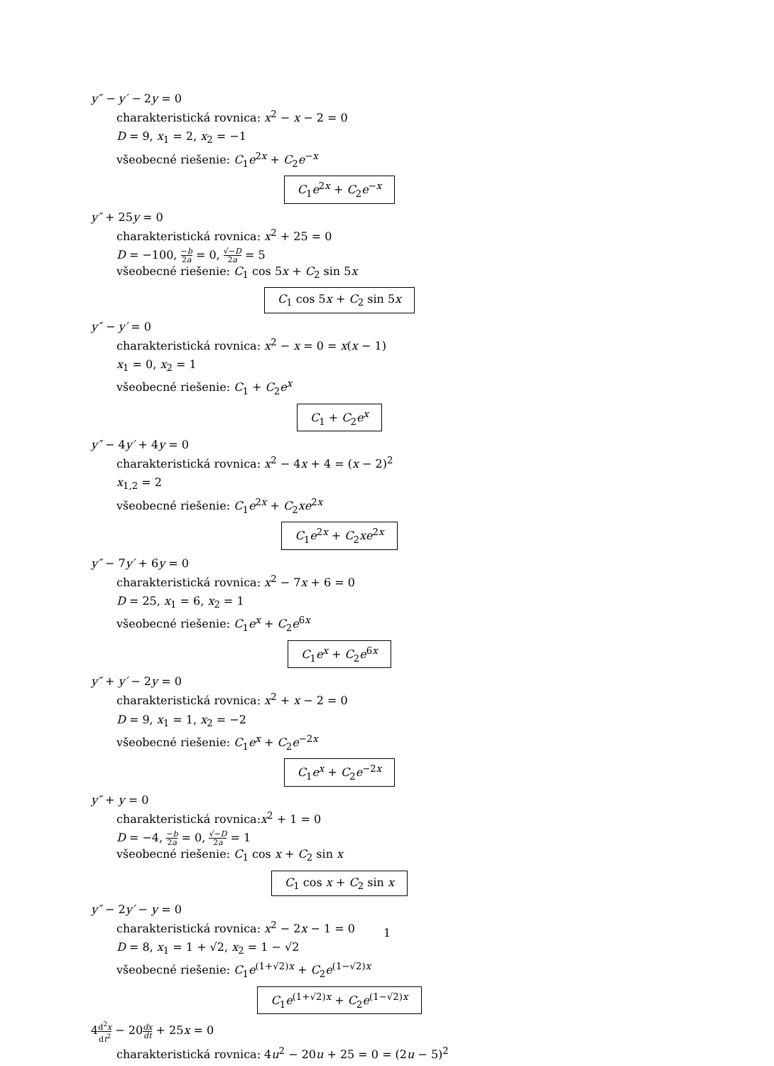y″ − y′ − 2y = 0
charakteristická rovnica: x<sup>2</sup> − x − 2 = 0
D = 9, x<sub>1</sub> = 2, x<sub>2</sub> = −1
všeobecné riešenie: C<sub>1</sub>e<sup>2x</sup> + C<sub>2</sub>e<sup>−x</sup>
C<sub>1</sub>e<sup>2x</sup> + C<sub>2</sub>e<sup>−x</sup>
y″ + 25y = 0
charakteristická rovnica: x<sup>2</sup> + 25 = 0
D = −100, −b 2a = 0, √−D 2a = 5
všeobecné riešenie: C<sub>1</sub> cos 5x + C<sub>2</sub> sin 5x
C<sub>1</sub> cos 5x + C<sub>2</sub> sin 5x
y″ − y′ = 0
charakteristická rovnica: x<sup>2</sup> − x = 0 = x(x − 1)
x<sub>1</sub> = 0, x<sub>2</sub> = 1
všeobecné riešenie: C<sub>1</sub> + C<sub>2</sub>e<sup>x</sup>
C<sub>1</sub> + C<sub>2</sub>e<sup>x</sup>
y″ − 4y′ + 4y = 0
charakteristická rovnica: x<sup>2</sup> − 4x + 4 = (x − 2)<sup>2</sup>
x<sub>1,2</sub> = 2
všeobecné riešenie: C<sub>1</sub>e<sup>2x</sup> + C<sub>2</sub>xe<sup>2x</sup>
C<sub>1</sub>e<sup>2x</sup> + C<sub>2</sub>xe<sup>2x</sup>
y″ − 7y′ + 6y = 0
charakteristická rovnica: x<sup>2</sup> − 7x + 6 = 0
D = 25, x<sub>1</sub> = 6, x<sub>2</sub> = 1
všeobecné riešenie: C<sub>1</sub>e<sup>x</sup> + C<sub>2</sub>e<sup>6x</sup>
C<sub>1</sub>e<sup>x</sup> + C<sub>2</sub>e<sup>6x</sup>
y″ + y′ − 2y = 0
charakteristická rovnica: x<sup>2</sup> + x − 2 = 0
D = 9, x<sub>1</sub> = 1, x<sub>2</sub> = −2
všeobecné riešenie: C<sub>1</sub>e<sup>x</sup> + C<sub>2</sub>e<sup>−2x</sup>
C<sub>1</sub>e<sup>x</sup> + C<sub>2</sub>e<sup>−2x</sup>
y″ + y = 0
charakteristická rovnica:x<sup>2</sup> + 1 = 0
D = −4, −b 2a = 0, √−D 2a = 1
všeobecné riešenie: C<sub>1</sub> cos x + C<sub>2</sub> sin x
C<sub>1</sub> cos x + C<sub>2</sub> sin x
y″ − 2y′ − y = 0
charakteristická rovnica: x<sup>2</sup> − 2x − 1 = 0
D = 8, x<sub>1</sub> = 1 + √2, x<sub>2</sub> = 1 − √2
všeobecné riešenie: C<sub>1</sub>e<sup>(1+√2)x</sup> + C<sub>2</sub>e<sup>(1−√2)x</sup>
C<sub>1</sub>e<sup>(1+√2)x</sup> + C<sub>2</sub>e<sup>(1−√2)x</sup>
4d<sup>2</sup>x dt<sup>2</sup> − 20dx dt + 25x = 0
charakteristická rovnica: 4u<sup>2</sup> − 20u + 25 = 0 = (2u − 5)<sup>2</sup>
1